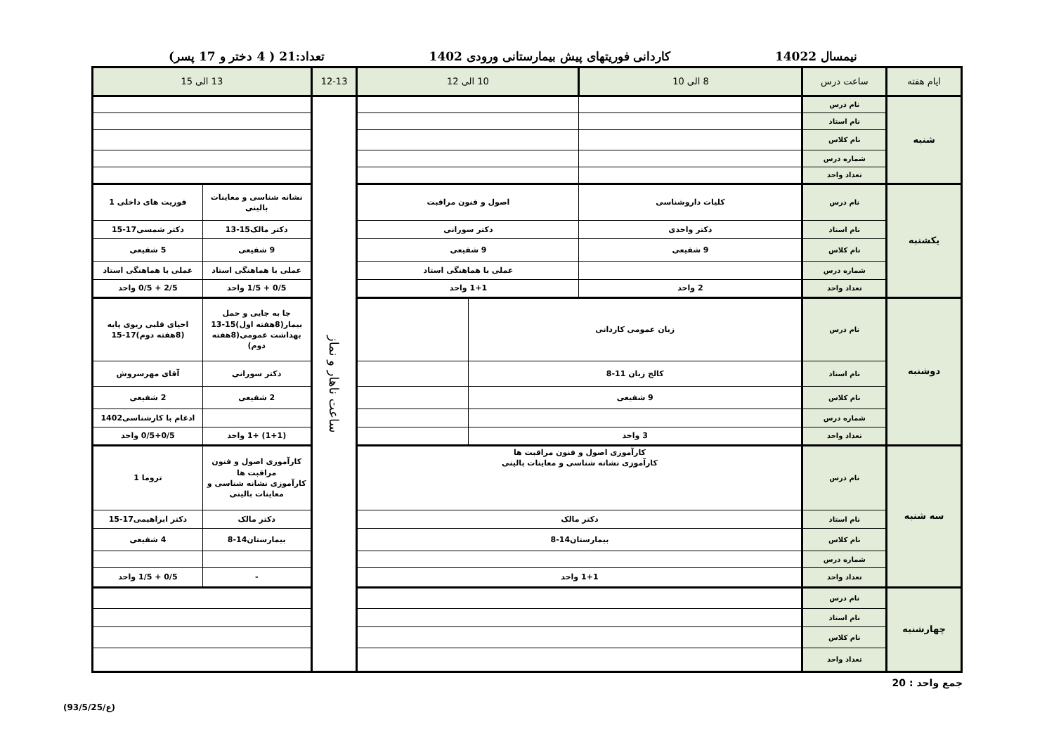نیمسال 14022 کاردانی فوریتهای پیش بیمارستانی ورودی 1402 تعداد:21 ( 4 دختر و 17 پسر)
| ایام هفته | ساعت درس | 8 الی 10 | 10 الی 12 | | 12-13 | 13 الی 15 | |
| --- | --- | --- | --- | --- | --- | --- | --- |
| شنبه | نام درس | | | | ساعت ناهار و نماز | | |
| | نام استاد | | | | | | |
| | نام کلاس | | | | | | |
| | شماره درس | | | | | | |
| | تعداد واحد | | | | | | |
| یکشنبه | نام درس | کلیات داروشناسی | اصول و فنون مراقبت | | | نشانه شناسی و معاینات بالینی | فوریت های داخلی 1 |
| | نام استاد | دکتر واحدی | دکتر سورانی | | | دکتر مالک15-13 | دکتر شمسی17-15 |
| | نام کلاس | 9 شفیعی | 9 شفیعی | | | 9 شفیعی | 5 شفیعی |
| | شماره درس | | عملی با هماهنگی استاد | | | عملی با هماهنگی استاد | عملی با هماهنگی استاد |
| | تعداد واحد | 2 واحد | 1+1 واحد | | | 0/5 + 1/5 واحد | 2/5 + 0/5 واحد |
| دوشنبه | نام درس | زبان عمومی کاردانی | | | | جا به جایی و حمل بیمار(8هفته اول)15-13 بهداشت عمومی(8هفته دوم) | احیای قلبی ریوی پایه (8هفته دوم)17-15 |
| | نام استاد | کالج زبان 11-8 | | | | دکتر سورانی | آقای مهرسروش |
| | نام کلاس | 9 شفیعی | | | | 2 شفیعی | 2 شفیعی |
| | شماره درس | | | | | | ادغام با کارشناسی1402 |
| | تعداد واحد | 3 واحد | | | | (1+1) +1 واحد | 0/5+0/5 واحد |
| سه شنبه | نام درس | کارآموزی اصول و فنون مراقبت ها کارآموزی نشانه شناسی و معاینات بالینی | | | | کارآموزی اصول و فنون مراقبت ها کارآموزی نشانه شناسی و معاینات بالینی | تروما 1 |
| | نام استاد | دکتر مالک | | | | دکتر مالک | دکتر ابراهیمی17-15 |
| | نام کلاس | بیمارستان14-8 | | | | بیمارستان14-8 | 4 شفیعی |
| | شماره درس | | | | | | |
| | تعداد واحد | 1+1 واحد | | | | - | 0/5 + 1/5 واحد |
| چهارشنبه | نام درس | | | | | | |
| | نام استاد | | | | | | |
| | نام کلاس | | | | | | |
| | تعداد واحد | | | | | | |
جمع واحد : 20
(ع/93/5/25)